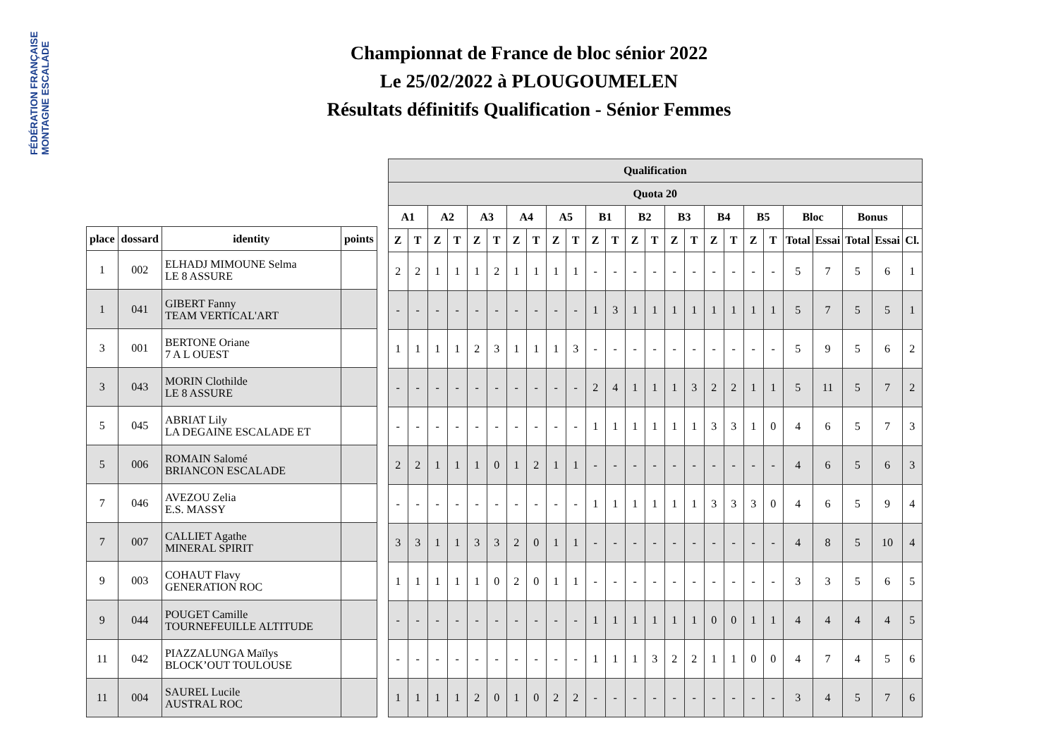FÉDÉRATION FRANÇAISE MONTAGNE ESCALADE
Championnat de France de bloc sénior 2022
Le 25/02/2022 à PLOUGOUMELEN
Résultats définitifs Qualification - Sénior Femmes
| place | dossard | identity | points |
| --- | --- | --- | --- |
| 1 | 002 | ELHADJ MIMOUNE Selma LE 8 ASSURE | |
| 1 | 041 | GIBERT Fanny TEAM VERTICAL'ART | |
| 3 | 001 | BERTONE Oriane 7 A L OUEST | |
| 3 | 043 | MORIN Clothilde LE 8 ASSURE | |
| 5 | 045 | ABRIAT Lily LA DEGAINE ESCALADE ET | |
| 5 | 006 | ROMAIN Salomé BRIANCON ESCALADE | |
| 7 | 046 | AVEZOU Zelia E.S. MASSY | |
| 7 | 007 | CALLIET Agathe MINERAL SPIRIT | |
| 9 | 003 | COHAUT Flavy GENERATION ROC | |
| 9 | 044 | POUGET Camille TOURNEFEUILLE ALTITUDE | |
| 11 | 042 | PIAZZALUNGA Maïlys BLOCK’OUT TOULOUSE | |
| 11 | 004 | SAUREL Lucile AUSTRAL ROC | |
| Qualification | | | | | | | | | | | | | | | | | | | | | | | | |
| --- | --- | --- | --- | --- | --- | --- | --- | --- | --- | --- | --- | --- | --- | --- | --- | --- | --- | --- | --- | --- | --- | --- | --- | --- |
| Quota 20 | | | | | | | | | | | | | | | | | | | | | | | | |
| A1 | | A2 | | A3 | | A4 | | A5 | | B1 | | B2 | | B3 | | B4 | | B5 | | Bloc | | Bonus | | |
| Z | T | Z | T | Z | T | Z | T | Z | T | Z | T | Z | T | Z | T | Z | T | Z | T | Total | Essai | Total | Essai | Cl. |
| 2 | 2 | 1 | 1 | 1 | 2 | 1 | 1 | 1 | 1 | - | - | - | - | - | - | - | - | - | - | 5 | 7 | 5 | 6 | 1 |
| - | - | - | - | - | - | - | - | - | - | 1 | 3 | 1 | 1 | 1 | 1 | 1 | 1 | 1 | 1 | 5 | 7 | 5 | 5 | 1 |
| 1 | 1 | 1 | 1 | 2 | 3 | 1 | 1 | 1 | 3 | - | - | - | - | - | - | - | - | - | - | 5 | 9 | 5 | 6 | 2 |
| - | - | - | - | - | - | - | - | - | - | 2 | 4 | 1 | 1 | 1 | 3 | 2 | 2 | 1 | 1 | 5 | 11 | 5 | 7 | 2 |
| - | - | - | - | - | - | - | - | - | - | 1 | 1 | 1 | 1 | 1 | 1 | 3 | 3 | 1 | 0 | 4 | 6 | 5 | 7 | 3 |
| 2 | 2 | 1 | 1 | 1 | 0 | 1 | 2 | 1 | 1 | - | - | - | - | - | - | - | - | - | - | 4 | 6 | 5 | 6 | 3 |
| - | - | - | - | - | - | - | - | - | - | 1 | 1 | 1 | 1 | 1 | 1 | 3 | 3 | 3 | 0 | 4 | 6 | 5 | 9 | 4 |
| 3 | 3 | 1 | 1 | 3 | 3 | 2 | 0 | 1 | 1 | - | - | - | - | - | - | - | - | - | - | 4 | 8 | 5 | 10 | 4 |
| 1 | 1 | 1 | 1 | 1 | 0 | 2 | 0 | 1 | 1 | - | - | - | - | - | - | - | - | - | - | 3 | 3 | 5 | 6 | 5 |
| - | - | - | - | - | - | - | - | - | - | 1 | 1 | 1 | 1 | 1 | 1 | 0 | 0 | 1 | 1 | 4 | 4 | 4 | 4 | 5 |
| - | - | - | - | - | - | - | - | - | - | 1 | 1 | 1 | 3 | 2 | 2 | 1 | 1 | 0 | 0 | 4 | 7 | 4 | 5 | 6 |
| 1 | 1 | 1 | 1 | 2 | 0 | 1 | 0 | 2 | 2 | - | - | - | - | - | - | - | - | - | - | 3 | 4 | 5 | 7 | 6 |